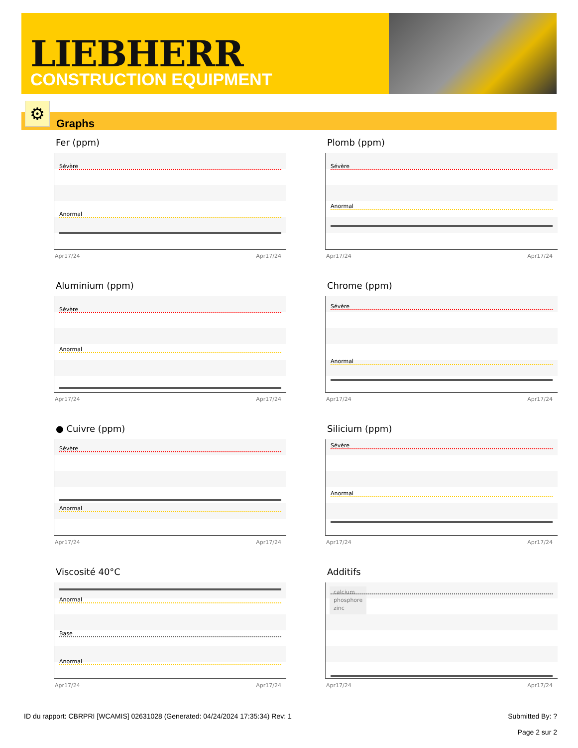LIEBHERR
CONSTRUCTION EQUIPMENT
Graphs ⚙
Fer (ppm)
Sévère
Anormal
Apr17/24 Apr17/24
Plomb (ppm)
Sévère
Anormal
Apr17/24 Apr17/24
Aluminium (ppm)
Sévère
Anormal
Apr17/24 Apr17/24
Chrome (ppm)
Sévère
Anormal
Apr17/24 Apr17/24
● Cuivre (ppm)
Sévère
Anormal
Apr17/24 Apr17/24
Silicium (ppm)
Sévère
Anormal
Apr17/24 Apr17/24
Viscosité 40°C
Anormal
Base
Anormal
Apr17/24 Apr17/24
Additifs
calcium
phosphore
zinc
Apr17/24 Apr17/24
ID du rapport: CBRPRI [WCAMIS] 02631028 (Generated: 04/24/2024 17:35:34) Rev: 1 Submitted By: ?
Page 2 sur 2